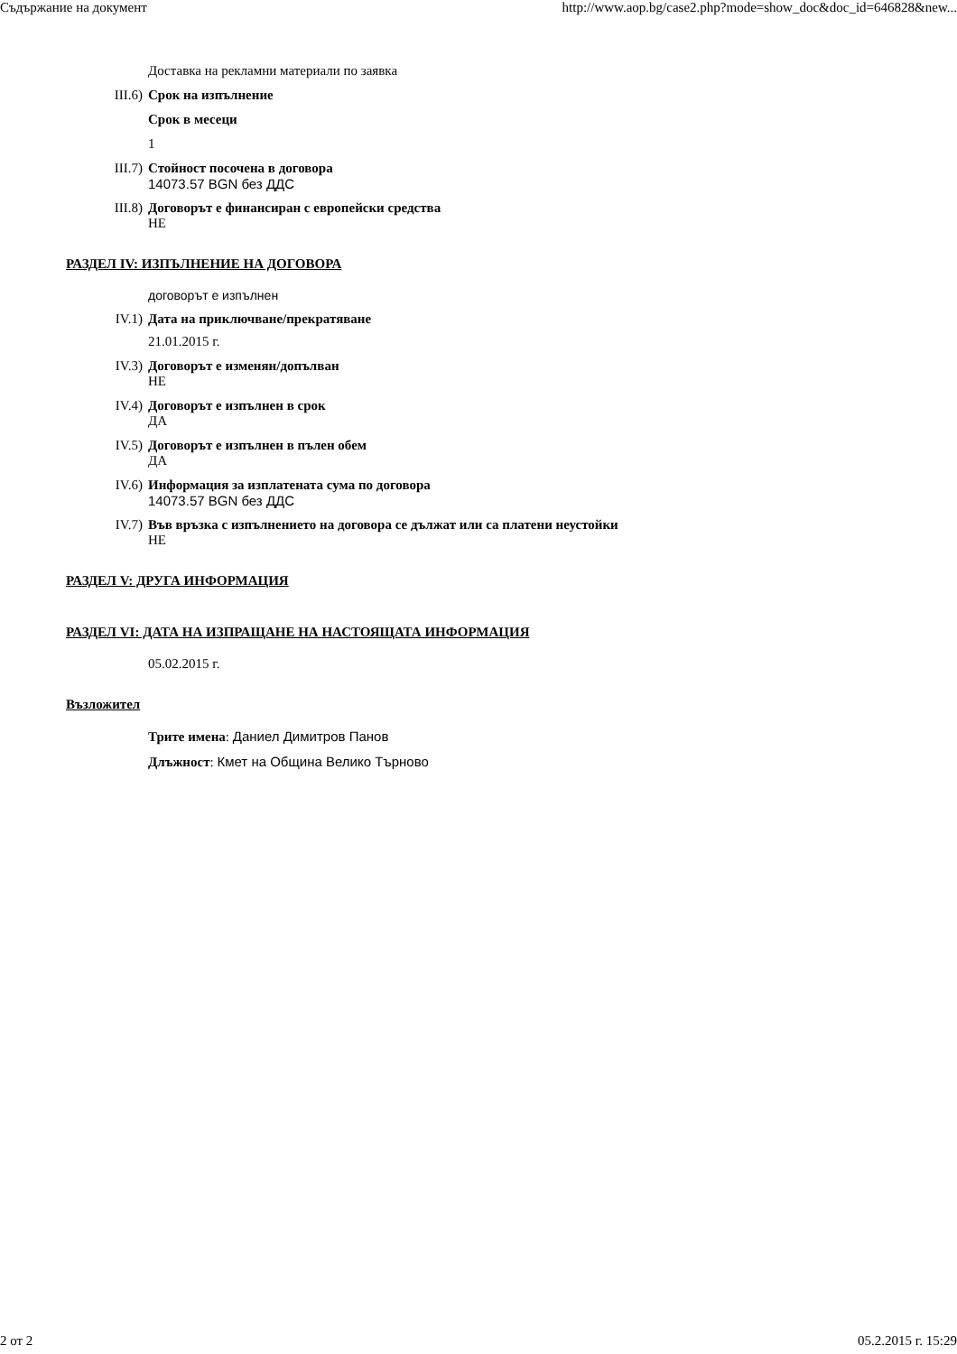Съдържание на документ http://www.aop.bg/case2.php?mode=show_doc&doc_id=646828&new...
Доставка на рекламни материали по заявка
III.6) Срок на изпълнение
Срок в месеци
1
III.7) Стойност посочена в договора
14073.57 BGN без ДДС
III.8) Договорът е финансиран с европейски средства
НЕ
РАЗДЕЛ IV: ИЗПЪЛНЕНИЕ НА ДОГОВОРА
договорът е изпълнен
IV.1) Дата на приключване/прекратяване
21.01.2015 г.
IV.3) Договорът е изменян/допълван
НЕ
IV.4) Договорът е изпълнен в срок
ДА
IV.5) Договорът е изпълнен в пълен обем
ДА
IV.6) Информация за изплатената сума по договора
14073.57 BGN без ДДС
IV.7) Във връзка с изпълнението на договора се дължат или са платени неустойки
НЕ
РАЗДЕЛ V: ДРУГА ИНФОРМАЦИЯ
РАЗДЕЛ VI: ДАТА НА ИЗПРАЩАНЕ НА НАСТОЯЩАТА ИНФОРМАЦИЯ
05.02.2015 г.
Възложител
Трите имена: Даниел Димитров Панов
Длъжност: Кмет на Община Велико Търново
2 от 2 05.2.2015 г. 15:29